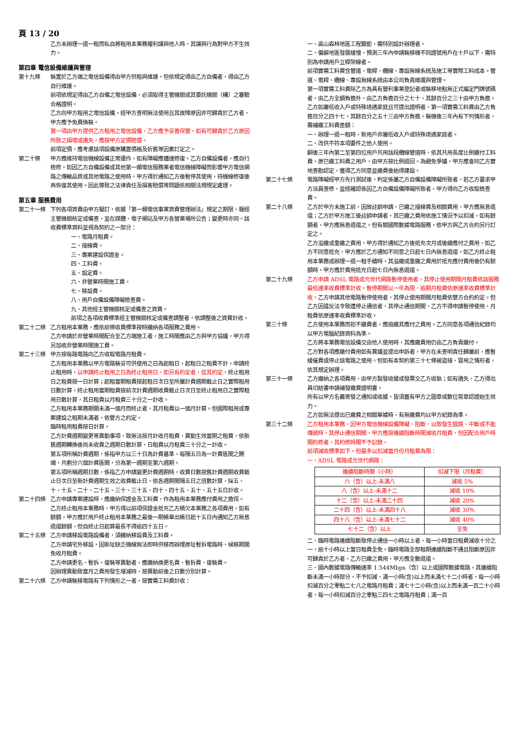頁 13 / 20
乙方未辦理一退一租而私自將租用本業務權利讓與他人時，其讓與行為對甲方不生效力。
第四章 電信設備維護與管理
第十九條 裝置於乙方端之電信設備得由甲方供租與維護。但依規定得由乙方自備者，得由乙方自行維護。
前項依規定得由乙方自備之電信設備，必須取得主管機關或其委託機關（構）之審驗合格證明。
乙方向甲方租用之電信設備，經甲方查明無法使用且其故障原因非可歸責於乙方者，甲方應予免費換裝。
第一項由甲方提供乙方租用之電信設備，乙方應予妥善保管，如有可歸責於乙方原因所致之損壞或遺失，應按甲方定價賠償。
前項定價，應考慮該項設備原購置價格及折舊等因素訂定之。
第二十條 甲方應維持電信機線設備正常運作，如有障礙應儘速修復。乙方自備設備者，應自行檢修。如因乙方自備設備或其他第一類電信服務業者電信機線障礙而影響甲方電信網路之傳輸品質或其他電路之使用時，甲方得於通知乙方後暫停其使用，待機線修復後再恢復其使用。因此導致之法律責任及損害賠償等問題依相關法規規定處理。
第五章 服務費用
第二十一條 下列各項資費由甲方擬訂，依據「第一類電信事業資費管理辦法」規定之期限，報經主管機關核定或備查，並在媒體、電子網站及甲方各營業場所公告；變更時亦同。該收費標準資料並視為契約之一部分：
一、電路月租費。
二、接線費。
三、專案建設保證金。
四、工料費。
五、設定費。
六、非營業時間施工費。
七、移設費。
八、用戶自備設備障礙檢查費。
九、其他經主管機關核定或備查之資費。
前項之各項收費標準經主管機關核定或備查調整者，依調整後之資費計收。
第二十二條 乙方租用本業務，應依前條收費標準按時繳納各項服務之費用。
乙方申請於非營業時間配合至乙方端施工者，施工時間應由乙方與甲方協議，甲方得另加收非營業時間施工費。
第二十三條 甲方按每路電路向乙方收取電路月租費。
乙方租用本業務以甲方電路裝妥可供使用之日為起租日，起租日之租費不計。申請終止租用時，以申請終止租用之日為終止租用日，如另有約定者，從其約定，終止租用日之租費按一日計算；起租當期租費按起租日次日至所屬計費週期截止日之實際租用日數計算，終止租用當期租費按前次計費週期收費截止日次日至終止租用日之實際租用日數計算，其日租費以月租費三十分之一計收。
乙方租用本業務期間未滿一個月而終止者，其月租費以一個月計算。但國際租用或專案建設之租期未滿者，依雙方之約定。
臨時租用租費按日計算。
乙方計費週期變更等異動事項，致無法按月計收月租費，異動生效當期之租費，依新舊週期轉換後尚未收費之週期日數計算，日租費以月租費三十分之一計收。
第五項所稱計費週期，係指甲方以三十日為計費基準，每隔五日為一計費區間之開端，共劃分六個計費區間，分為第一週期至第六週期。
第五項所稱週期日數，係指乙方申請變更計費週期時，收費日數按舊計費週期收費截止日次日至新計費週期生效之收費截止日，依各週期間隔五日之倍數計算，採五、十、十五、二十、二十五、三十、三十五、四十、四十五、五十、五十五日計收。
第二十四條 乙方申請專案建設時，應繳納保證金及工料費，作為租用本業務應付費用之擔保。
乙方終止租用本業務時，甲方得以前項保證金抵充乙方積欠本業務之各項費用，如有餘額，甲方應於用戶終止租用本業務之最後一期帳單出帳日起十五日內通知乙方無息退還餘額，但自終止日起算最長不得逾四十五日。
第二十五條 乙方申請移設電路設備者，須繳納移設費及工料費。
乙方申請宅外移設，因新址缺乏機線無法即時供移而辦理原址暫拆電路時，候移期間免收月租費。
乙方申請更名、暫拆、復裝等異動者，應繳納換更名費、暫拆費、復裝費。
因辦理異動致當月之費用發生增減時，按異動前後之日數分別計算。
第二十六條 乙方申請裝移電路有下列情形之一者，按實需工料費計收：
一、高山森林地區工程艱鉅，需特別設計辦理者。
二、偏僻地區發展緩慢，預測三年內申請裝移機不同證號用戶在十戶以下，需特別為申請用戶立桿架線者。
前項實需工料費含管道、電桿、纜線、專設無線系統及施工等實際工料成本。管道、電桿、纜線、專設無線系統由本公司負責維運與管理。
第一項實需工料費除乙方為具有營利事業登記者或裝移地點無正式編定門牌號碼者，由乙方全額負擔外，由乙方負擔百分之七十，其餘百分之三十由甲方負擔。
乙方如屬低收入戶或特殊境遇家庭且可提出證明者，第一項實需工料費由乙方負擔百分之四十七，其餘百分之五十三由甲方負擔。裝機後三年內有下列情形者，需補繳工料費差額：
一、辦理一退一租時，新用戶非屬低收入戶或特殊境遇家庭者。
二、改供不符本項要件之他人使用。
嗣後三年內第二至第四位用戶共用該段纜線管道時，依其共用長度比例繳付工料費，原已繳工料費之用戶，由甲方按比例退回。為避免爭議，甲方應會同乙方實地查勘認定，獲得乙方同意並繳費後始得建設。
第二十七條 電路障礙經甲方先行測試後，判定係屬乙方自備設備障礙所致者，若乙方要求甲方派員查修，並經確認係因乙方自備設備障礙所致者，甲方得向乙方收取檢查費。
第二十八條 乙方於甲方未施工前，因故註銷申請，已繳之接線費及相關費用，甲方應無息退還；乙方於甲方施工後註銷申請者，其已繳之費用依施工情況予以扣減，如有餘額者，甲方應無息退還之。但有關國際數據電路服務，依甲方與乙方合約另行訂定之。
乙方溢繳或重繳之費用，甲方得於通知乙方後抵充次月或後續應付之費用，如乙方不同意抵充，甲方應於乙方通知不同意之日起七日內無息退還。如乙方終止租用本業務或辦理一退一租手續時，其溢繳或重繳之費用於抵充應付費用後仍有餘額時，甲方應於費用抵充日起七日內無息退還。
第二十九條 乙方申請 ADSL 電路或光世代網路暫停使用者，其停止使用期間月租費依該服務最低速率收費標準計收。暫停期間以一年為限，逾期月租費依原速率收費標準計收。乙方申請其他電路暫停使用者，其停止使用期間月租費依雙方合約約定。但乙方因違反法令致遭停止通信者，其停止通信期間，乙方不得申請暫停使用，月租費依原速率收費標準計收。
第三十條 乙方使用本業務而拒不繳費者，應追繳其應付之費用。乙方同意各項通信紀錄均以甲方電腦紀錄資料為準。
乙方將本業務電信設備交由他人使用時，其應繳費用仍由乙方負責繳付。
乙方對各項應繳付費用如有異議並提出申訴者，甲方在未查明責任歸屬前，應暫緩催費或停止該電路之使用。但如有本契約第三十七條被盜接、冒用之情形者，依其規定辦理。
第三十一條 乙方繳納之各項費用，由甲方製發收據或發票交乙方收執；如有遺失，乙方得出具切結書申請補發繳費證明書。
所有以甲方名義寄發之通知或收據，皆須蓋有甲方之圖章或數位簽章認證始生效力。
乙方如無法提出已繳費之相關單據時，有無繳費均以甲方紀錄為準。
第三十二條 乙方租用本業務，因甲方電信機線設備障礙、阻斷，以致發生錯誤、中斷或不能傳遞時，其停止通信期間，甲方應按連續阻斷時間減收月租費，但因配合用戶時間約修者，其約修時間不予記錄。
前項減收標準如下。但最多以扣減當月份月租費為限：
一、ADSL 電路或光世代網路：
| 連續阻斷時間（小時） | 扣減下限（月租費） |
| --- | --- |
| 六（含）以上-未滿八 | 減收 5% |
| 八（含）以上-未滿十二 | 減收 10% |
| 十二（含）以上-未滿二十四 | 減收 20% |
| 二十四（含）以上-未滿四十八 | 減收 30% |
| 四十八（含）以上-未滿七十二 | 減收 40% |
| 七十二（含）以上 | 全免 |
二、臨時電路連續阻斷致停止通信一小時以上者，每一小時當日租費減收十分之一，逾十小時以上當日租費全免。臨時電路全部租期連續阻斷不通且阻斷原因非可歸責於乙方者，乙方已繳之費用，甲方應全數退還。
三、國內數據電路傳輸速率 1.544Mbps（含）以上或國際數據電路，其連續阻斷未滿一小時部分，不予扣減，滿一小時(含)以上而未滿七十二小時者，每一小時扣減百分之零點二七八之電路月租費；滿七十二小時(含)以上而未滿一百二十小時者，每一小時扣減百分之零點三四七之電路月租費；滿一百